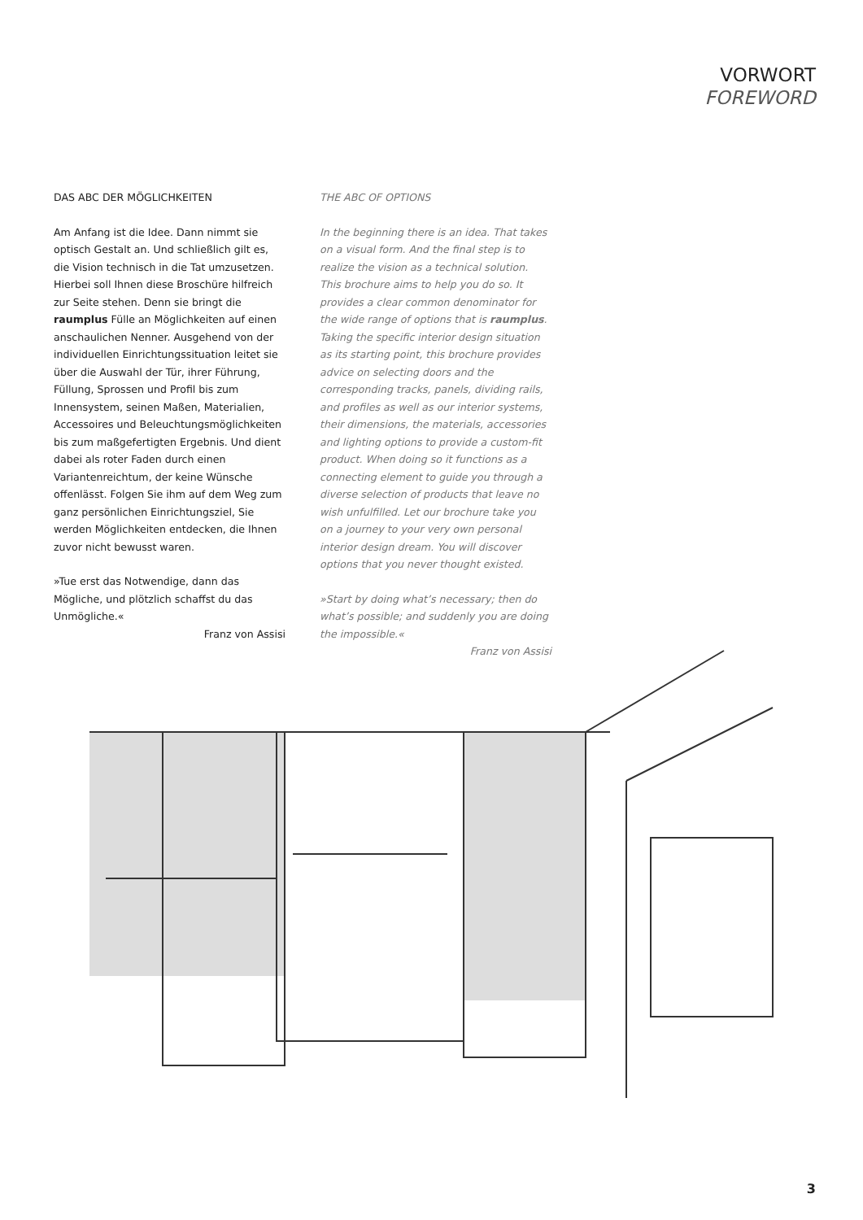VORWORT
FOREWORD
DAS ABC DER MÖGLICHKEITEN
Am Anfang ist die Idee. Dann nimmt sie optisch Gestalt an. Und schließlich gilt es, die Vision technisch in die Tat umzusetzen. Hierbei soll Ihnen diese Broschüre hilfreich zur Seite stehen. Denn sie bringt die raumplus Fülle an Möglichkeiten auf einen anschaulichen Nenner. Ausgehend von der individuellen Einrichtungssituation leitet sie über die Auswahl der Tür, ihrer Führung, Füllung, Sprossen und Profil bis zum Innensystem, seinen Maßen, Materialien, Accessoires und Beleuchtungsmöglichkeiten bis zum maßgefertigten Ergebnis. Und dient dabei als roter Faden durch einen Variantenreichtum, der keine Wünsche offenlässt. Folgen Sie ihm auf dem Weg zum ganz persönlichen Einrichtungsziel, Sie werden Möglichkeiten entdecken, die Ihnen zuvor nicht bewusst waren.
»Tue erst das Notwendige, dann das Mögliche, und plötzlich schaffst du das Unmögliche.«
Franz von Assisi
THE ABC OF OPTIONS
In the beginning there is an idea. That takes on a visual form. And the final step is to realize the vision as a technical solution. This brochure aims to help you do so. It provides a clear common denominator for the wide range of options that is raumplus. Taking the specific interior design situation as its starting point, this brochure provides advice on selecting doors and the corresponding tracks, panels, dividing rails, and profiles as well as our interior systems, their dimensions, the materials, accessories and lighting options to provide a custom-fit product. When doing so it functions as a connecting element to guide you through a diverse selection of products that leave no wish unfulfilled. Let our brochure take you on a journey to your very own personal interior design dream. You will discover options that you never thought existed.
»Start by doing what’s necessary; then do what’s possible; and suddenly you are doing the impossible.«
Franz von Assisi
3